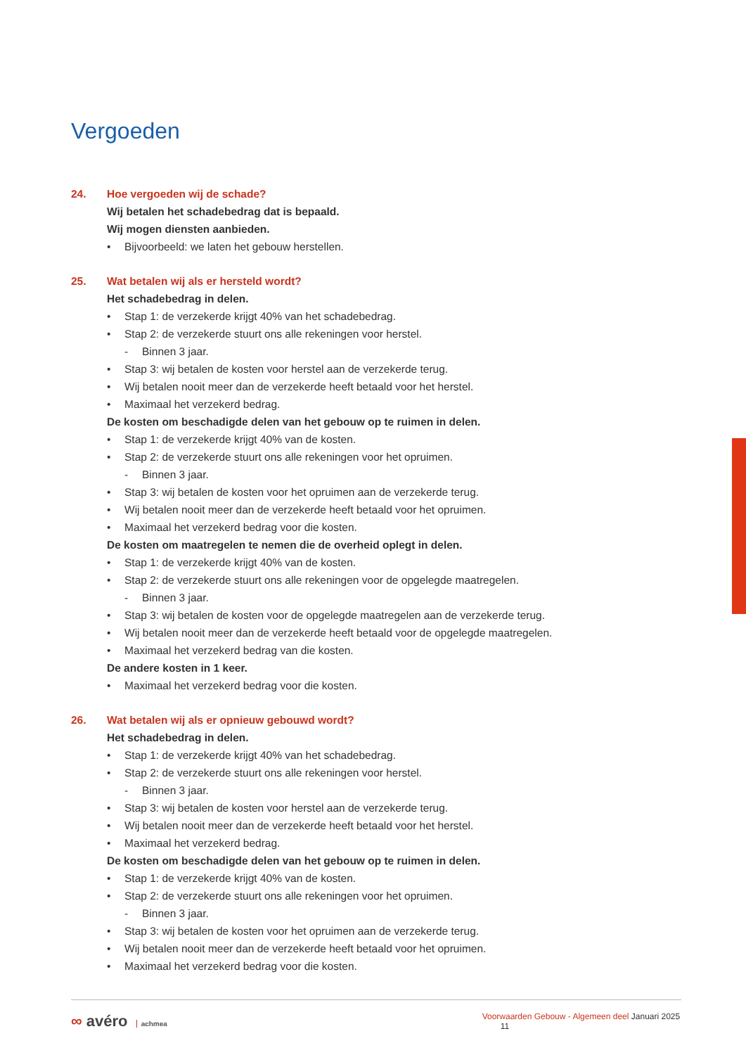Vergoeden
24. Hoe vergoeden wij de schade?
Wij betalen het schadebedrag dat is bepaald.
Wij mogen diensten aanbieden.
• Bijvoorbeeld: we laten het gebouw herstellen.
25. Wat betalen wij als er hersteld wordt?
Het schadebedrag in delen.
• Stap 1: de verzekerde krijgt 40% van het schadebedrag.
• Stap 2: de verzekerde stuurt ons alle rekeningen voor herstel.
- Binnen 3 jaar.
• Stap 3: wij betalen de kosten voor herstel aan de verzekerde terug.
• Wij betalen nooit meer dan de verzekerde heeft betaald voor het herstel.
• Maximaal het verzekerd bedrag.
De kosten om beschadigde delen van het gebouw op te ruimen in delen.
• Stap 1: de verzekerde krijgt 40% van de kosten.
• Stap 2: de verzekerde stuurt ons alle rekeningen voor het opruimen.
- Binnen 3 jaar.
• Stap 3: wij betalen de kosten voor het opruimen aan de verzekerde terug.
• Wij betalen nooit meer dan de verzekerde heeft betaald voor het opruimen.
• Maximaal het verzekerd bedrag voor die kosten.
De kosten om maatregelen te nemen die de overheid oplegt in delen.
• Stap 1: de verzekerde krijgt 40% van de kosten.
• Stap 2: de verzekerde stuurt ons alle rekeningen voor de opgelegde maatregelen.
- Binnen 3 jaar.
• Stap 3: wij betalen de kosten voor de opgelegde maatregelen aan de verzekerde terug.
• Wij betalen nooit meer dan de verzekerde heeft betaald voor de opgelegde maatregelen.
• Maximaal het verzekerd bedrag van die kosten.
De andere kosten in 1 keer.
• Maximaal het verzekerd bedrag voor die kosten.
26. Wat betalen wij als er opnieuw gebouwd wordt?
Het schadebedrag in delen.
• Stap 1: de verzekerde krijgt 40% van het schadebedrag.
• Stap 2: de verzekerde stuurt ons alle rekeningen voor herstel.
- Binnen 3 jaar.
• Stap 3: wij betalen de kosten voor herstel aan de verzekerde terug.
• Wij betalen nooit meer dan de verzekerde heeft betaald voor het herstel.
• Maximaal het verzekerd bedrag.
De kosten om beschadigde delen van het gebouw op te ruimen in delen.
• Stap 1: de verzekerde krijgt 40% van de kosten.
• Stap 2: de verzekerde stuurt ons alle rekeningen voor het opruimen.
- Binnen 3 jaar.
• Stap 3: wij betalen de kosten voor het opruimen aan de verzekerde terug.
• Wij betalen nooit meer dan de verzekerde heeft betaald voor het opruimen.
• Maximaal het verzekerd bedrag voor die kosten.
∞ avéro achmea
Voorwaarden Gebouw - Algemeen deel Januari 2025 11